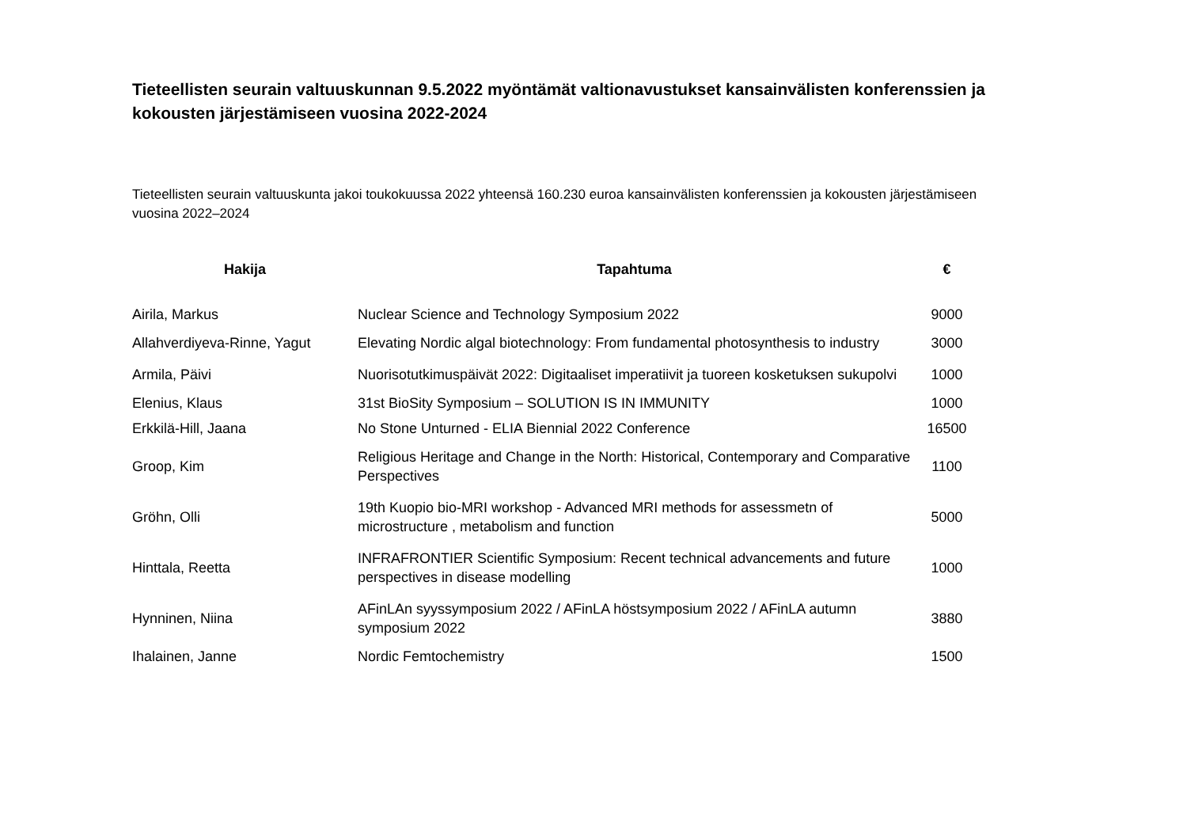Tieteellisten seurain valtuuskunnan 9.5.2022 myöntämät valtionavustukset kansainvälisten konferenssien ja kokousten järjestämiseen vuosina 2022-2024
Tieteellisten seurain valtuuskunta jakoi toukokuussa 2022 yhteensä 160.230 euroa kansainvälisten konferenssien ja kokousten järjestämiseen vuosina 2022–2024
| Hakija | Tapahtuma | € |
| --- | --- | --- |
| Airila, Markus | Nuclear Science and Technology Symposium 2022 | 9000 |
| Allahverdiyeva-Rinne, Yagut | Elevating Nordic algal biotechnology: From fundamental photosynthesis to industry | 3000 |
| Armila, Päivi | Nuorisotutkimuspäivät 2022: Digitaaliset imperatiivit ja tuoreen kosketuksen sukupolvi | 1000 |
| Elenius, Klaus | 31st BioSity Symposium – SOLUTION IS IN IMMUNITY | 1000 |
| Erkkilä-Hill, Jaana | No Stone Unturned - ELIA Biennial 2022 Conference | 16500 |
| Groop, Kim | Religious Heritage and Change in the North: Historical, Contemporary and Comparative Perspectives | 1100 |
| Gröhn, Olli | 19th Kuopio bio-MRI workshop - Advanced MRI methods for assessmetn of microstructure , metabolism and function | 5000 |
| Hinttala, Reetta | INFRAFRONTIER Scientific Symposium: Recent technical advancements and future perspectives in disease modelling | 1000 |
| Hynninen, Niina | AFinLAn syyssymposium 2022 / AFinLA höstsymposium 2022 / AFinLA autumn symposium 2022 | 3880 |
| Ihalainen, Janne | Nordic Femtochemistry | 1500 |